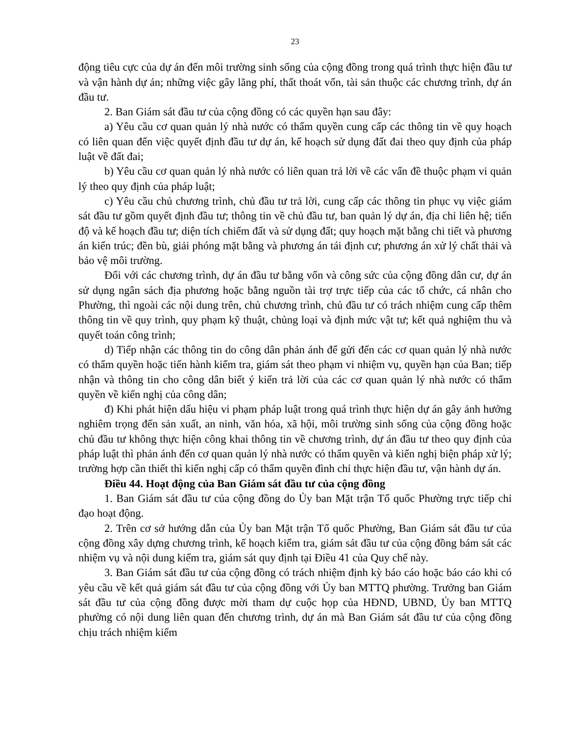23
động tiêu cực của dự án đến môi trường sinh sống của cộng đồng trong quá trình thực hiện đầu tư và vận hành dự án; những việc gây lãng phí, thất thoát vốn, tài sản thuộc các chương trình, dự án đầu tư.
2. Ban Giám sát đầu tư của cộng đồng có các quyền hạn sau đây:
a) Yêu cầu cơ quan quản lý nhà nước có thẩm quyền cung cấp các thông tin về quy hoạch có liên quan đến việc quyết định đầu tư dự án, kế hoạch sử dụng đất đai theo quy định của pháp luật về đất đai;
b) Yêu cầu cơ quan quản lý nhà nước có liên quan trả lời về các vấn đề thuộc phạm vi quản lý theo quy định của pháp luật;
c) Yêu cầu chủ chương trình, chủ đầu tư trả lời, cung cấp các thông tin phục vụ việc giám sát đầu tư gồm quyết định đầu tư; thông tin về chủ đầu tư, ban quản lý dự án, địa chỉ liên hệ; tiến độ và kế hoạch đầu tư; diện tích chiếm đất và sử dụng đất; quy hoạch mặt bằng chi tiết và phương án kiến trúc; đền bù, giải phóng mặt bằng và phương án tái định cư; phương án xử lý chất thải và bảo vệ môi trường.
Đối với các chương trình, dự án đầu tư bằng vốn và công sức của cộng đồng dân cư, dự án sử dụng ngân sách địa phương hoặc bằng nguồn tài trợ trực tiếp của các tổ chức, cá nhân cho Phường, thì ngoài các nội dung trên, chủ chương trình, chủ đầu tư có trách nhiệm cung cấp thêm thông tin về quy trình, quy phạm kỹ thuật, chủng loại và định mức vật tư; kết quả nghiệm thu và quyết toán công trình;
d) Tiếp nhận các thông tin do công dân phản ánh để gửi đến các cơ quan quản lý nhà nước có thẩm quyền hoặc tiến hành kiểm tra, giám sát theo phạm vi nhiệm vụ, quyền hạn của Ban; tiếp nhận và thông tin cho công dân biết ý kiến trả lời của các cơ quan quản lý nhà nước có thẩm quyền về kiến nghị của công dân;
đ) Khi phát hiện dấu hiệu vi phạm pháp luật trong quá trình thực hiện dự án gây ảnh hưởng nghiêm trọng đến sản xuất, an ninh, văn hóa, xã hội, môi trường sinh sống của cộng đồng hoặc chủ đầu tư không thực hiện công khai thông tin về chương trình, dự án đầu tư theo quy định của pháp luật thì phản ánh đến cơ quan quản lý nhà nước có thẩm quyền và kiến nghị biện pháp xử lý; trường hợp cần thiết thì kiến nghị cấp có thẩm quyền đình chỉ thực hiện đầu tư, vận hành dự án.
Điều 44. Hoạt động của Ban Giám sát đầu tư của cộng đồng
1. Ban Giám sát đầu tư của cộng đồng do Ủy ban Mặt trận Tổ quốc Phường trực tiếp chỉ đạo hoạt động.
2. Trên cơ sở hướng dẫn của Ủy ban Mặt trận Tổ quốc Phường, Ban Giám sát đầu tư của cộng đồng xây dựng chương trình, kế hoạch kiểm tra, giám sát đầu tư của cộng đồng bám sát các nhiệm vụ và nội dung kiểm tra, giám sát quy định tại Điều 41 của Quy chế này.
3. Ban Giám sát đầu tư của cộng đồng có trách nhiệm định kỳ báo cáo hoặc báo cáo khi có yêu cầu về kết quả giám sát đầu tư của cộng đồng với Ủy ban MTTQ phường. Trưởng ban Giám sát đầu tư của cộng đồng được mời tham dự cuộc họp của HĐND, UBND, Ủy ban MTTQ phường có nội dung liên quan đến chương trình, dự án mà Ban Giám sát đầu tư của cộng đồng chịu trách nhiệm kiểm